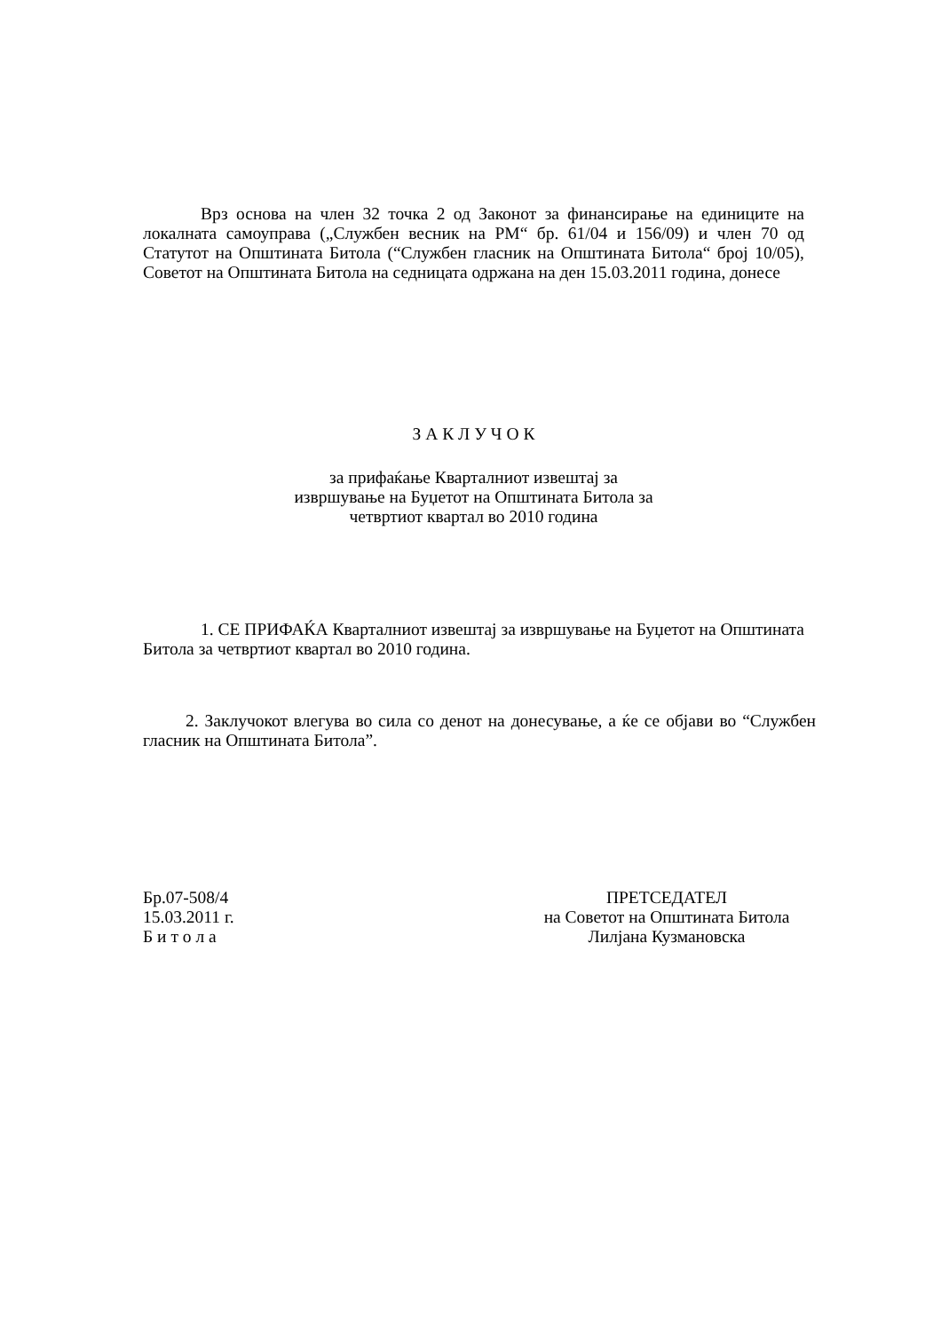Врз основа на член 32 точка 2 од Законот за финансирање на единиците на локалната самоуправа („Службен весник на РМ“ бр. 61/04 и 156/09) и член 70 од Статутот на Општината Битола (“Службен гласник на Општината Битола“ број 10/05), Советот на Општината Битола на седницата одржана на ден 15.03.2011 година, донесе
З А К Л У Ч О К
за прифаќање Кварталниот извештај за
извршување на Буџетот на Општината Битола за
четвртиот квартал во 2010 година
1. СЕ ПРИФАЌА Кварталниот извештај за извршување на Буџетот на Општината Битола за четвртиот квартал во 2010 година.
2. Заклучокот влегува во сила со денот на донесување, а ќе се објави во “Службен гласник на Општината Битола”.
Бр.07-508/4
15.03.2011 г.
Б и т о л а
ПРЕТСЕДАТЕЛ
на Советот на Општината Битола
Лилјана Кузмановска